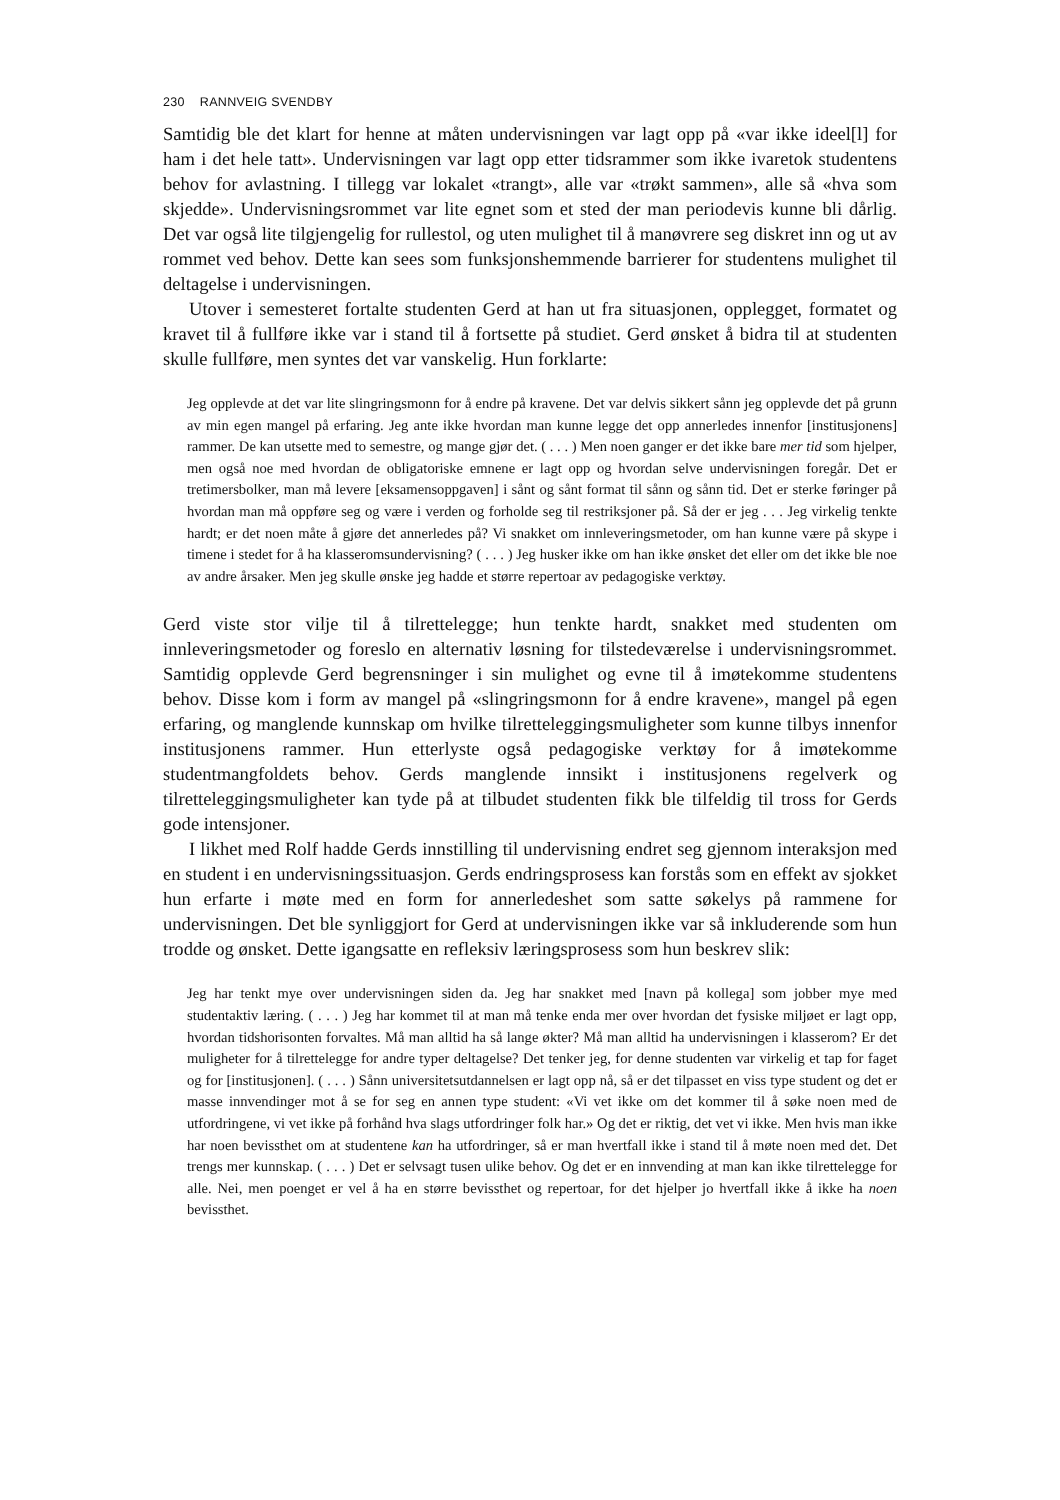230 RANNVEIG SVENDBY
Samtidig ble det klart for henne at måten undervisningen var lagt opp på «var ikke ideel[l] for ham i det hele tatt». Undervisningen var lagt opp etter tidsrammer som ikke ivaretok studentens behov for avlastning. I tillegg var lokalet «trangt», alle var «trøkt sammen», alle så «hva som skjedde». Undervisningsrommet var lite egnet som et sted der man periodevis kunne bli dårlig. Det var også lite tilgjengelig for rullestol, og uten mulighet til å manøvrere seg diskret inn og ut av rommet ved behov. Dette kan sees som funksjonshemmende barrierer for studentens mulighet til deltagelse i undervisningen.
Utover i semesteret fortalte studenten Gerd at han ut fra situasjonen, opplegget, formatet og kravet til å fullføre ikke var i stand til å fortsette på studiet. Gerd ønsket å bidra til at studenten skulle fullføre, men syntes det var vanskelig. Hun forklarte:
Jeg opplevde at det var lite slingringsmonn for å endre på kravene. Det var delvis sikkert sånn jeg opplevde det på grunn av min egen mangel på erfaring. Jeg ante ikke hvordan man kunne legge det opp annerledes innenfor [institusjonens] rammer. De kan utsette med to semestre, og mange gjør det. ( . . . ) Men noen ganger er det ikke bare mer tid som hjelper, men også noe med hvordan de obligatoriske emnene er lagt opp og hvordan selve undervisningen foregår. Det er tretimersbolker, man må levere [eksamensoppgaven] i sånt og sånt format til sånn og sånn tid. Det er sterke føringer på hvordan man må oppføre seg og være i verden og forholde seg til restriksjoner på. Så der er jeg . . . Jeg virkelig tenkte hardt; er det noen måte å gjøre det annerledes på? Vi snakket om innleveringsmetoder, om han kunne være på skype i timene i stedet for å ha klasseromsundervisning? ( . . . ) Jeg husker ikke om han ikke ønsket det eller om det ikke ble noe av andre årsaker. Men jeg skulle ønske jeg hadde et større repertoar av pedagogiske verktøy.
Gerd viste stor vilje til å tilrettelegge; hun tenkte hardt, snakket med studenten om innleveringsmetoder og foreslo en alternativ løsning for tilstedeværelse i undervisningsrommet. Samtidig opplevde Gerd begrensninger i sin mulighet og evne til å imøtekomme studentens behov. Disse kom i form av mangel på «slingringsmonn for å endre kravene», mangel på egen erfaring, og manglende kunnskap om hvilke tilretteleggingsmuligheter som kunne tilbys innenfor institusjonens rammer. Hun etterlyste også pedagogiske verktøy for å imøtekomme studentmangfoldets behov. Gerds manglende innsikt i institusjonens regelverk og tilretteleggingsmuligheter kan tyde på at tilbudet studenten fikk ble tilfeldig til tross for Gerds gode intensjoner.
I likhet med Rolf hadde Gerds innstilling til undervisning endret seg gjennom interaksjon med en student i en undervisningssituasjon. Gerds endringsprosess kan forstås som en effekt av sjokket hun erfarte i møte med en form for annerledeshet som satte søkelys på rammene for undervisningen. Det ble synliggjort for Gerd at undervisningen ikke var så inkluderende som hun trodde og ønsket. Dette igangsatte en refleksiv læringsprosess som hun beskrev slik:
Jeg har tenkt mye over undervisningen siden da. Jeg har snakket med [navn på kollega] som jobber mye med studentaktiv læring. ( . . . ) Jeg har kommet til at man må tenke enda mer over hvordan det fysiske miljøet er lagt opp, hvordan tidshorisonten forvaltes. Må man alltid ha så lange økter? Må man alltid ha undervisningen i klasserom? Er det muligheter for å tilrettelegge for andre typer deltagelse? Det tenker jeg, for denne studenten var virkelig et tap for faget og for [institusjonen]. ( . . . ) Sånn universitetsutdannelsen er lagt opp nå, så er det tilpasset en viss type student og det er masse innvendinger mot å se for seg en annen type student: «Vi vet ikke om det kommer til å søke noen med de utfordringene, vi vet ikke på forhånd hva slags utfordringer folk har.» Og det er riktig, det vet vi ikke. Men hvis man ikke har noen bevissthet om at studentene kan ha utfordringer, så er man hvertfall ikke i stand til å møte noen med det. Det trengs mer kunnskap. ( . . . ) Det er selvsagt tusen ulike behov. Og det er en innvending at man kan ikke tilrettelegge for alle. Nei, men poenget er vel å ha en større bevissthet og repertoar, for det hjelper jo hvertfall ikke å ikke ha noen bevissthet.